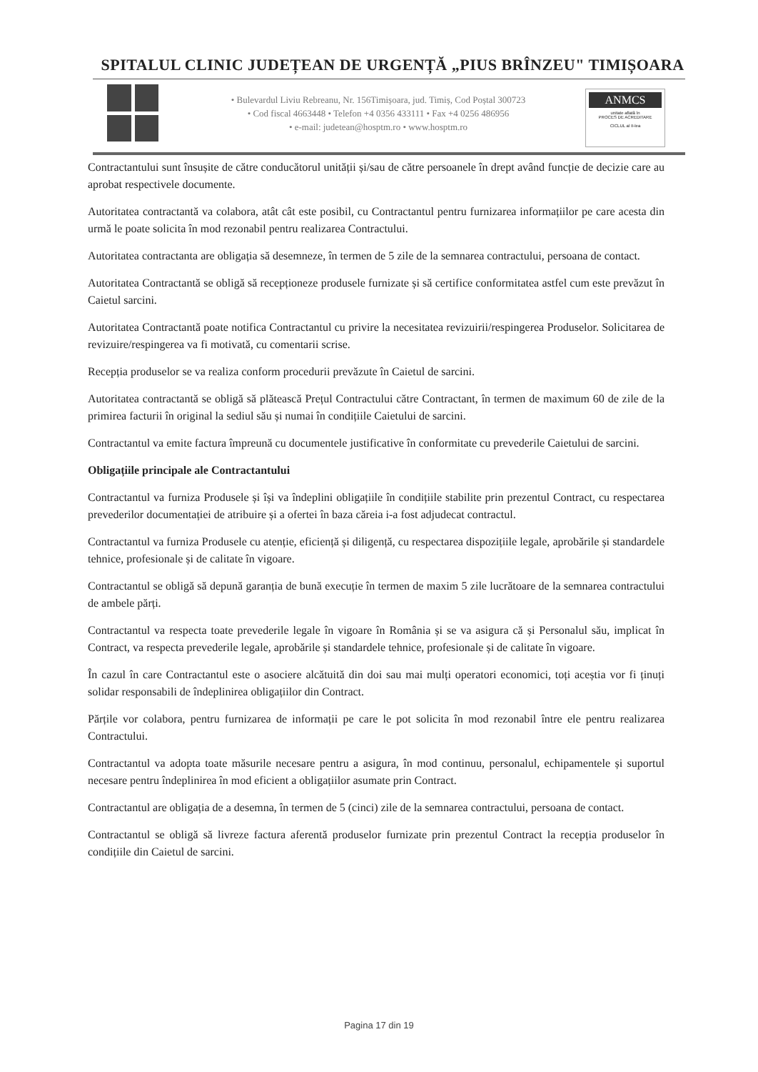SPITALUL CLINIC JUDEȚEAN DE URGENȚĂ „PIUS BRÎNZEU" TIMIȘOARA
• Bulevardul Liviu Rebreanu, Nr. 156Timișoara, jud. Timiș, Cod Poștal 300723
• Cod fiscal 4663448 • Telefon +4 0356 433111 • Fax +4 0256 486956
• e-mail: judetean@hosptm.ro • www.hosptm.ro
ANMCS
unitate aflată în
PROCES DE ACREDITARE
CICLUL al II-lea
Contractantului sunt însușite de către conducătorul unității și/sau de către persoanele în drept având funcție de decizie care au aprobat respectivele documente.
Autoritatea contractantă va colabora, atât cât este posibil, cu Contractantul pentru furnizarea informațiilor pe care acesta din urmă le poate solicita în mod rezonabil pentru realizarea Contractului.
Autoritatea contractanta are obligația să desemneze, în termen de 5 zile de la semnarea contractului, persoana de contact.
Autoritatea Contractantă se obligă să recepționeze produsele furnizate și să certifice conformitatea astfel cum este prevăzut în Caietul sarcini.
Autoritatea Contractantă poate notifica Contractantul cu privire la necesitatea revizuirii/respingerea Produselor. Solicitarea de revizuire/respingerea va fi motivată, cu comentarii scrise.
Recepția produselor se va realiza conform procedurii prevăzute în Caietul de sarcini.
Autoritatea contractantă se obligă să plătească Prețul Contractului către Contractant, în termen de maximum 60 de zile de la primirea facturii în original la sediul său și numai în condițiile Caietului de sarcini.
Contractantul va emite factura împreună cu documentele justificative în conformitate cu prevederile Caietului de sarcini.
Obligațiile principale ale Contractantului
Contractantul va furniza Produsele și își va îndeplini obligațiile în condițiile stabilite prin prezentul Contract, cu respectarea prevederilor documentației de atribuire și a ofertei în baza căreia i-a fost adjudecat contractul.
Contractantul va furniza Produsele cu atenție, eficiență și diligență, cu respectarea dispozițiile legale, aprobările și standardele tehnice, profesionale și de calitate în vigoare.
Contractantul se obligă să depună garanția de bună execuție în termen de maxim 5 zile lucrătoare de la semnarea contractului de ambele părți.
Contractantul va respecta toate prevederile legale în vigoare în România și se va asigura că și Personalul său, implicat în Contract, va respecta prevederile legale, aprobările și standardele tehnice, profesionale și de calitate în vigoare.
În cazul în care Contractantul este o asociere alcătuită din doi sau mai mulți operatori economici, toți aceștia vor fi ținuți solidar responsabili de îndeplinirea obligațiilor din Contract.
Părțile vor colabora, pentru furnizarea de informații pe care le pot solicita în mod rezonabil între ele pentru realizarea Contractului.
Contractantul va adopta toate măsurile necesare pentru a asigura, în mod continuu, personalul, echipamentele și suportul necesare pentru îndeplinirea în mod eficient a obligațiilor asumate prin Contract.
Contractantul are obligația de a desemna, în termen de 5 (cinci) zile de la semnarea contractului, persoana de contact.
Contractantul se obligă să livreze factura aferentă produselor furnizate prin prezentul Contract la recepția produselor în condițiile din Caietul de sarcini.
Pagina 17 din 19